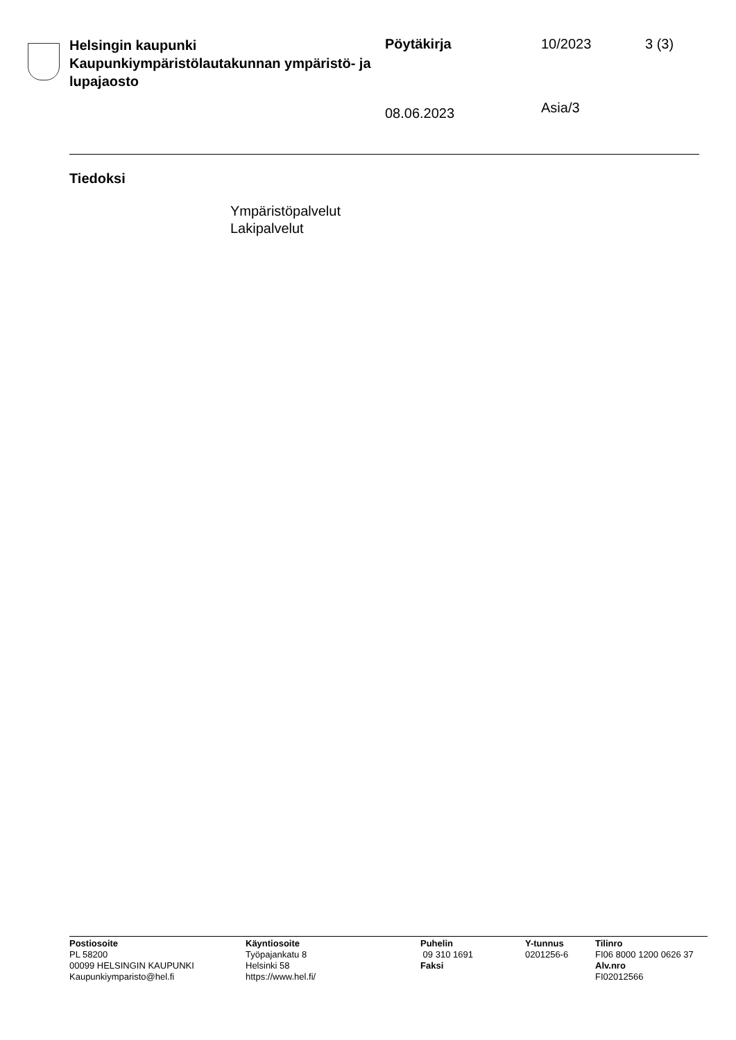Helsingin kaupunki
Kaupunkiympäristölautakunnan ympäristö- ja lupajaosto
Pöytäkirja
08.06.2023
10/2023
Asia/3
3 (3)
Tiedoksi
Ympäristöpalvelut
Lakipalvelut
Postiosoite
PL 58200
00099 HELSINGIN KAUPUNKI
Kaupunkiymparisto@hel.fi
Käyntiosoite
Työpajankatu 8
Helsinki 58
https://www.hel.fi/
Puhelin
09 310 1691
Faksi
Y-tunnus
0201256-6
Tilinro
FI06 8000 1200 0626 37
Alv.nro
FI02012566